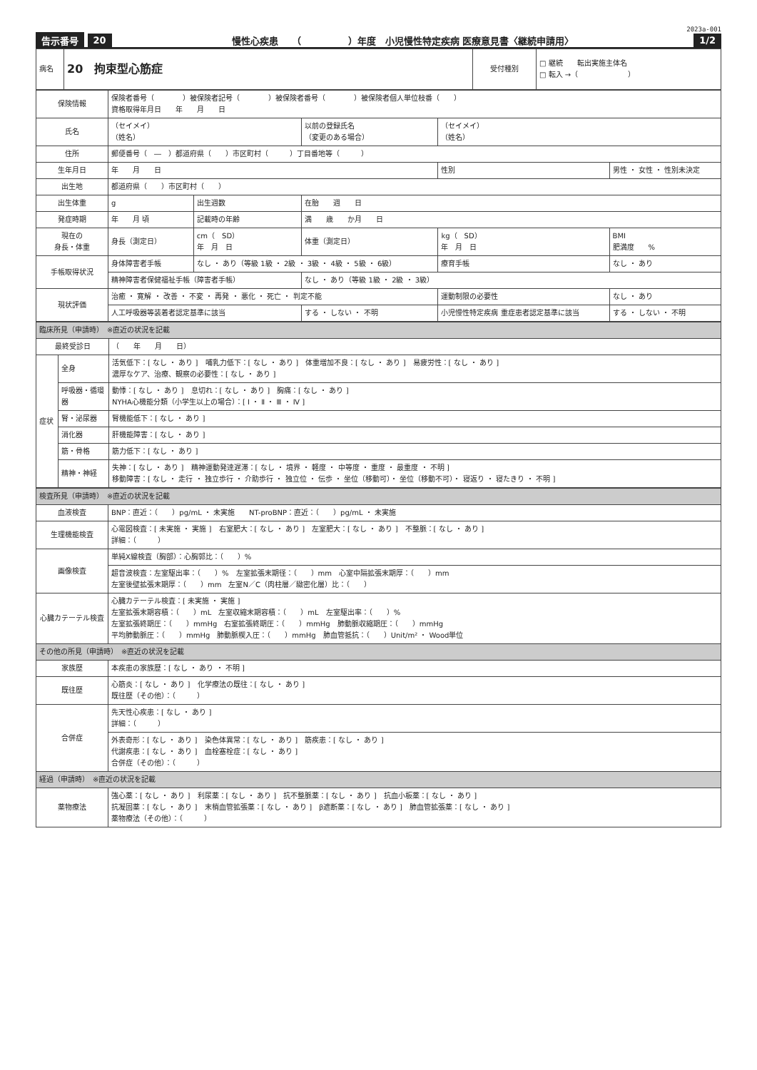2023a-001
告示番号 20 慢性心疾患　　（　　　　　）年度　小児慢性特定疾病 医療意見書〈継続申請用〉 1/2
| 病名 | 20 拘束型心筋症 | 受付種別 | □ 継続 転出実施主体名 □ 転入 →（ ） |
| 保険情報 | 保険者番号（ ）被保険者記号（ ）被保険者番号（ ）被保険者個人単位枝番（ ） 資格取得年月日 年 月 日 | | | | |
| 氏名 | （セイメイ） （姓名） | | 以前の登録氏名 （変更のある場合） | （セイメイ） （姓名） | |
| 住所 | 郵便番号（ ― ）都道府県（ ）市区町村（ ）丁目番地等（ ） | | | | |
| 生年月日 | 年 月 日 | | | 性別 | 男性 ・ 女性 ・ 性別未決定 |
| 出生地 | 都道府県（ ）市区町村（ ） | | | | |
| 出生体重 | g | 出生週数 | 在胎 週 日 | | |
| 発症時期 | 年 月 頃 | 記載時の年齢 | 満 歳 か月 日 | | |
| 現在の 身長・体重 | 身長（測定日） | cm（ SD） 年 月 日 | 体重（測定日） | kg（ SD） 年 月 日 | BMI 肥満度 % |
| 手帳取得状況 | 身体障害者手帳 | なし ・ あり（等級 1級 ・ 2級 ・ 3級 ・ 4級 ・ 5級 ・ 6級） | | 療育手帳 | なし ・ あり |
| | 精神障害者保健福祉手帳（障害者手帳） | | なし ・ あり（等級 1級 ・ 2級 ・ 3級） | | |
| 現状評価 | 治癒 ・ 寛解 ・ 改善 ・ 不変 ・ 再発 ・ 悪化 ・ 死亡 ・ 判定不能 | | | 運動制限の必要性 | なし ・ あり |
| | 人工呼吸器等装着者認定基準に該当 | | する ・ しない ・ 不明 | 小児慢性特定疾病 重症患者認定基準に該当 | する ・ しない ・ 不明 |
| 臨床所見（申請時） ※直近の状況を記載 | | |
| 最終受診日 | | （ 年 月 日） |
| 症状 | 全身 | 活気低下：[ なし ・ あり ] 哺乳力低下：[ なし ・ あり ] 体重増加不良：[ なし ・ あり ] 易疲労性：[ なし ・ あり ] 濃厚なケア、治療、観察の必要性：[ なし ・ あり ] |
| | 呼吸器・循環器 | 動悸：[ なし ・ あり ] 息切れ：[ なし ・ あり ] 胸痛：[ なし ・ あり ] NYHA心機能分類（小学生以上の場合）：[ Ⅰ ・ Ⅱ ・ Ⅲ ・ Ⅳ ] |
| | 腎・泌尿器 | 腎機能低下：[ なし ・ あり ] |
| | 消化器 | 肝機能障害：[ なし ・ あり ] |
| | 筋・骨格 | 筋力低下：[ なし ・ あり ] |
| | 精神・神経 | 失神：[ なし ・ あり ] 精神運動発達遅滞：[ なし ・ 境界 ・ 軽度 ・ 中等度 ・ 重度 ・ 最重度 ・ 不明 ] 移動障害：[ なし ・ 走行 ・ 独立歩行 ・ 介助歩行 ・ 独立位 ・ 伝歩 ・ 坐位（移動可）・ 坐位（移動不可）・ 寝返り ・ 寝たきり ・ 不明 ] |
| 検査所見（申請時） ※直近の状況を記載 | |
| 血液検査 | BNP：直近：（ ）pg/mL ・ 未実施 NT-proBNP：直近：（ ）pg/mL ・ 未実施 |
| 生理機能検査 | 心電図検査：[ 未実施 ・ 実施 ] 右室肥大：[ なし ・ あり ] 左室肥大：[ なし ・ あり ] 不整脈：[ なし ・ あり ] 詳細：（ ） |
| 画像検査 | 単純X線検査（胸部）：心胸郭比：（ ）% |
| | 超音波検査：左室駆出率：（ ）% 左室拡張末期径：（ ）mm 心室中隔拡張末期厚：（ ）mm 左室後壁拡張末期厚：（ ）mm 左室N／C（肉柱層／緻密化層）比：（ ） |
| 心臓カテーテル検査 | 心臓カテーテル検査：[ 未実施 ・ 実施 ] 左室拡張末期容積：（ ）mL 左室収縮末期容積：（ ）mL 左室駆出率：（ ）% 左室拡張終期圧：（ ）mmHg 右室拡張終期圧：（ ）mmHg 肺動脈収縮期圧：（ ）mmHg 平均肺動脈圧：（ ）mmHg 肺動脈楔入圧：（ ）mmHg 肺血管抵抗：（ ）Unit/m² ・ Wood単位 |
| その他の所見（申請時） ※直近の状況を記載 | |
| 家族歴 | 本疾患の家族歴：[ なし ・ あり ・ 不明 ] |
| 既往歴 | 心筋炎：[ なし ・ あり ] 化学療法の既往：[ なし ・ あり ] 既往歴（その他）：（ ） |
| 合併症 | 先天性心疾患：[ なし ・ あり ] 詳細：（ ） |
| | 外表奇形：[ なし ・ あり ] 染色体異常：[ なし ・ あり ] 筋疾患：[ なし ・ あり ] 代謝疾患：[ なし ・ あり ] 血栓塞栓症：[ なし ・ あり ] 合併症（その他）：（ ） |
| 経過（申請時） ※直近の状況を記載 | |
| 薬物療法 | 強心薬：[ なし ・ あり ] 利尿薬：[ なし ・ あり ] 抗不整脈薬：[ なし ・ あり ] 抗血小板薬：[ なし ・ あり ] 抗凝固薬：[ なし ・ あり ] 末梢血管拡張薬：[ なし ・ あり ] β遮断薬：[ なし ・ あり ] 肺血管拡張薬：[ なし ・ あり ] 薬物療法（その他）：（ ） |